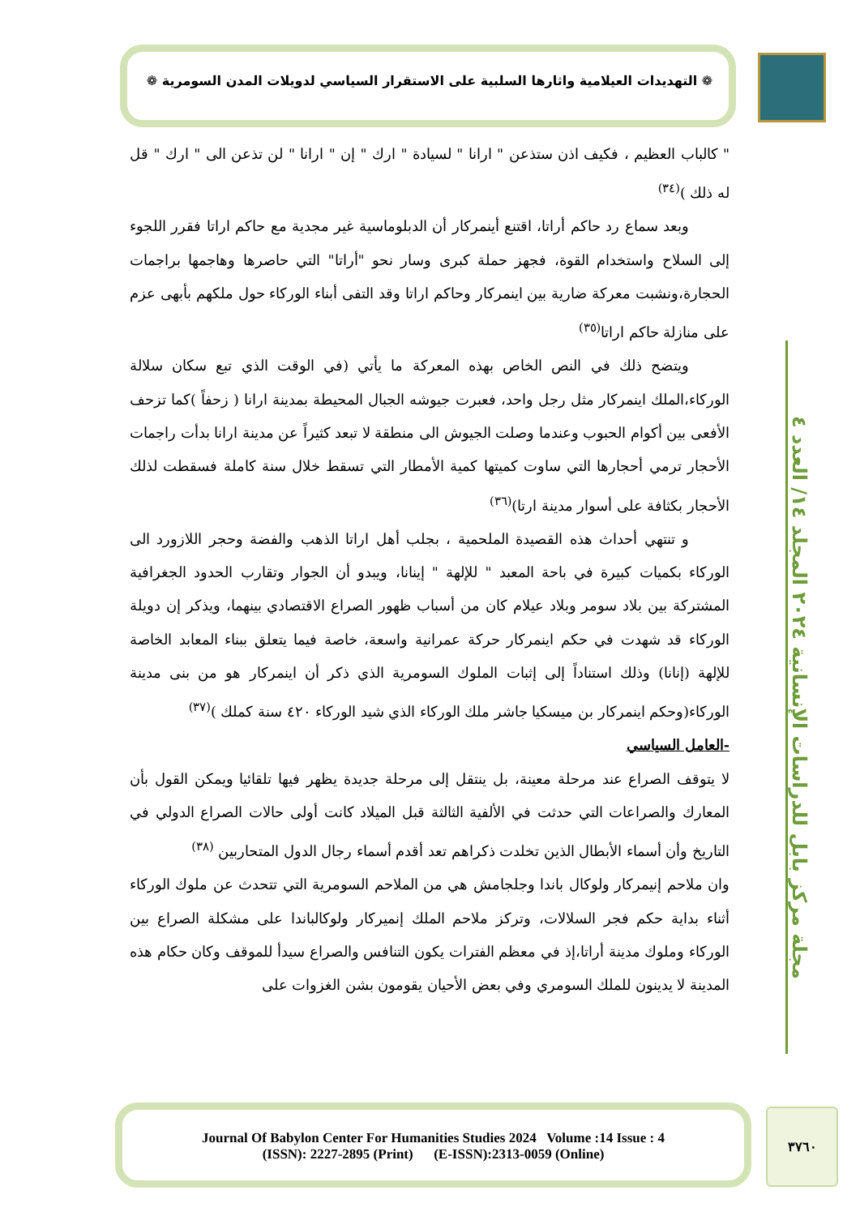❁ التهديدات العيلامية واثارها السلبية على الاستقرار السياسي لدويلات المدن السومرية ❁
مجلة مركز بابل للدراسات الإنسانية ٢٠٢٤ المجلد ١٤/ العدد ٤
" كالباب العظيم ، فكيف اذن ستذعن " ارانا " لسيادة " ارك " إن " ارانا " لن تذعن الى " ارك " قل له ذلك )<sup>(٣٤)</sup>
وبعد سماع رد حاكم أراتا، اقتنع أينمركار أن الدبلوماسية غير مجدية مع حاكم اراتا فقرر اللجوء إلى السلاح واستخدام القوة، فجهز حملة كبرى وسار نحو "أراتا" التي حاصرها وهاجمها براجمات الحجارة،ونشبت معركة ضارية بين اينمركار وحاكم اراتا وقد التفى أبناء الوركاء حول ملكهم بأبهى عزم على منازلة حاكم اراتا<sup>(٣٥)</sup>
ويتضح ذلك في النص الخاص بهذه المعركة ما يأتي (في الوقت الذي تبع سكان سلالة الوركاء،الملك اينمركار مثل رجل واحد، فعبرت جيوشه الجبال المحيطة بمدينة ارانا ( زحفاً )كما تزحف الأفعى بين أكوام الحبوب وعندما وصلت الجيوش الى منطقة لا تبعد كثيراً عن مدينة ارانا بدأت راجمات الأحجار ترمي أحجارها التي ساوت كميتها كمية الأمطار التي تسقط خلال سنة كاملة فسقطت لذلك الأحجار بكثافة على أسوار مدينة ارتا)<sup>(٣٦)</sup>
و تنتهي أحداث هذه القصيدة الملحمية ، بجلب أهل اراتا الذهب والفضة وحجر اللازورد الى الوركاء بكميات كبيرة في باحة المعبد " للإلهة " إينانا، ويبدو أن الجوار وتقارب الحدود الجغرافية المشتركة بين بلاد سومر وبلاد عيلام كان من أسباب ظهور الصراع الاقتصادي بينهما، ويذكر إن دويلة الوركاء قد شهدت في حكم اينمركار حركة عمرانية واسعة، خاصة فيما يتعلق ببناء المعابد الخاصة للإلهة (إنانا) وذلك استناداً إلى إثبات الملوك السومرية الذي ذكر أن اينمركار هو من بنى مدينة الوركاء(وحكم اينمركار بن ميسكيا جاشر ملك الوركاء الذي شيد الوركاء ٤٢٠ سنة كملك )<sup>(٣٧)</sup>
-العامل السياسي
لا يتوقف الصراع عند مرحلة معينة، بل ينتقل إلى مرحلة جديدة يظهر فيها تلقائيا ويمكن القول بأن المعارك والصراعات التي حدثت في الألفية الثالثة قبل الميلاد كانت أولى حالات الصراع الدولي في التاريخ وأن أسماء الأبطال الذين تخلدت ذكراهم تعد أقدم أسماء رجال الدول المتحاربين <sup>(٣٨)</sup>
وان ملاحم إنيمركار ولوكال باندا وجلجامش هي من الملاحم السومرية التي تتحدث عن ملوك الوركاء أثناء بداية حكم فجر السلالات، وتركز ملاحم الملك إنميركار ولوكالباندا على مشكلة الصراع بين الوركاء وملوك مدينة أراتا،إذ في معظم الفترات يكون التنافس والصراع سيدأ للموقف وكان حكام هذه المدينة لا يدينون للملك السومري وفي بعض الأحيان يقومون بشن الغزوات على
Journal Of Babylon Center For Humanities Studies 2024 Volume :14 Issue : 4
(ISSN): 2227-2895 (Print) (E-ISSN):2313-0059 (Online)
٣٧٦٠